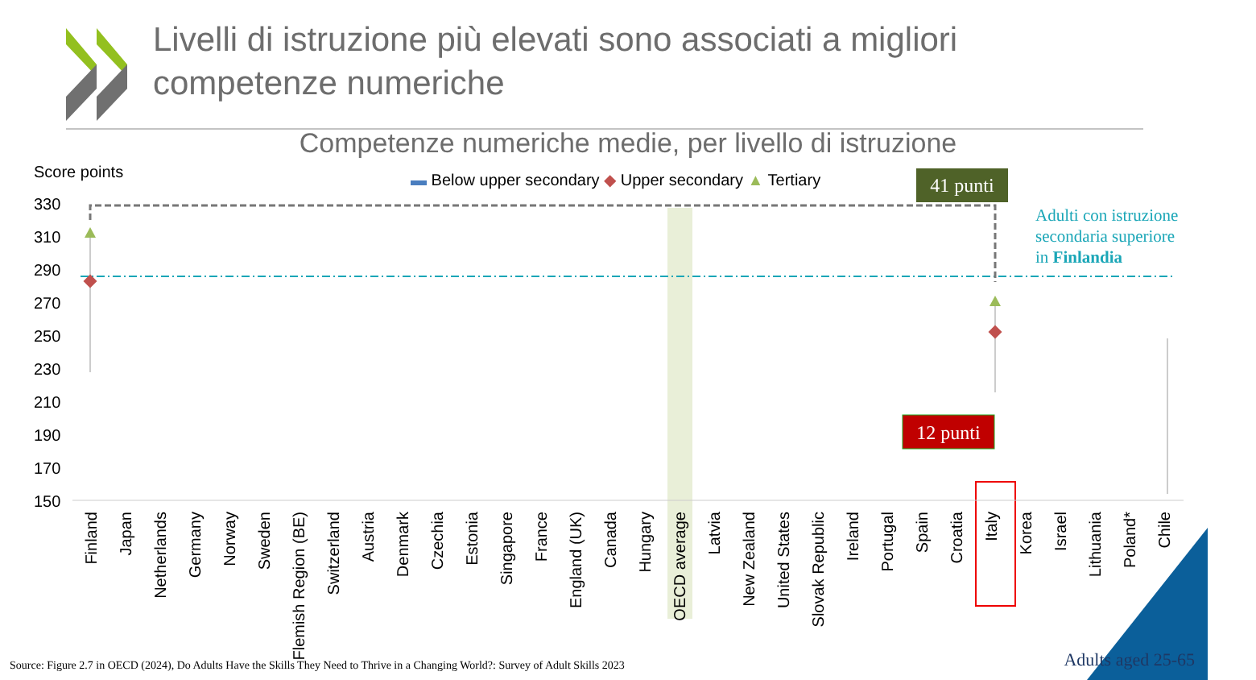41 punti
12 punti
Adulti con istruzione
secondaria superiore
in Finlandia
Score points
▬ Below upper secondary ◆ Upper secondary ▲ Tertiary
330
310
290
270
250
230
210
190
170
150
Finland
Japan
Netherlands
Germany
Norway
Sweden
Flemish Region (BE)
Switzerland
Austria
Denmark
Czechia
Estonia
Singapore
France
England (UK)
Canada
Hungary
OECD average
Latvia
New Zealand
United States
Slovak Republic
Ireland
Portugal
Spain
Croatia
Italy
Korea
Israel
Lithuania
Poland*
Chile
Livelli di istruzione più elevati sono associati a migliori
competenze numeriche
Competenze numeriche medie, per livello di istruzione
Source: Figure 2.7 in OECD (2024), Do Adults Have the Skills They Need to Thrive in a Changing World?: Survey of Adult Skills 2023
Adults aged 25-65